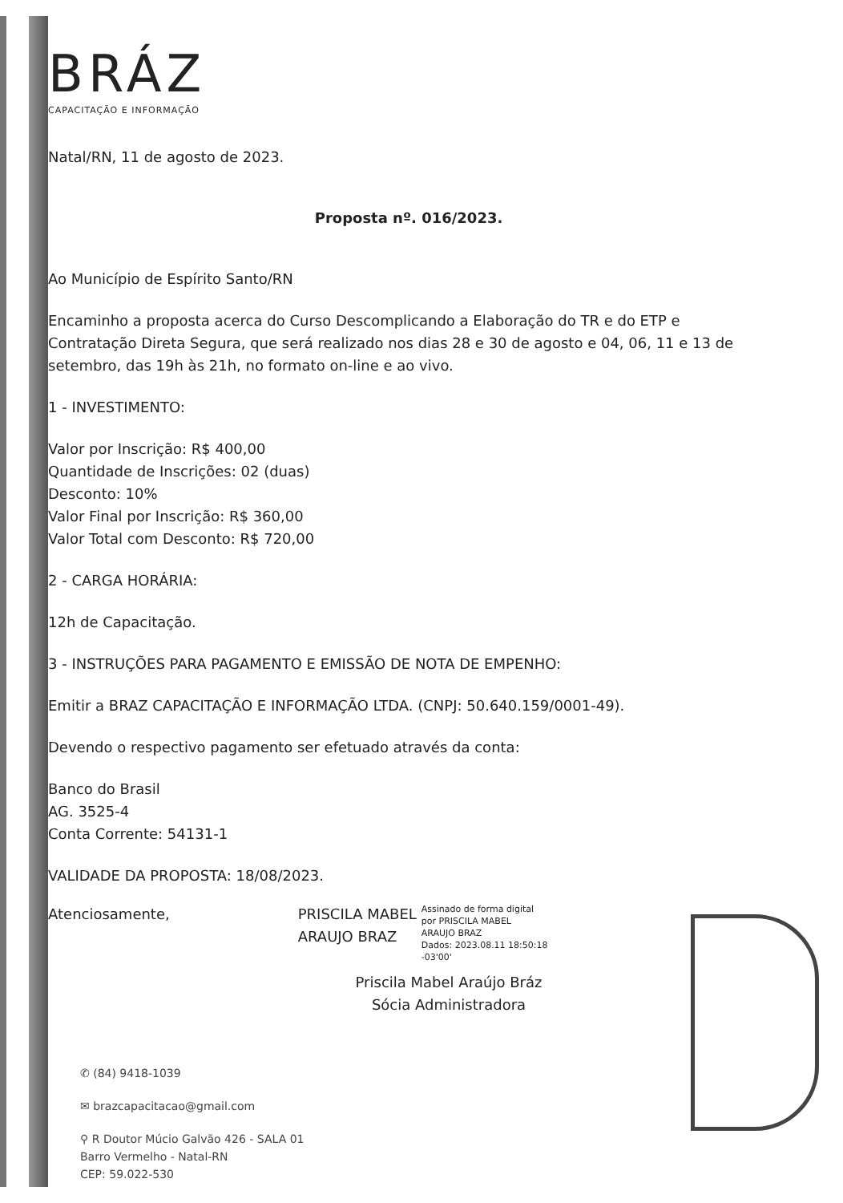BRÁZ
CAPACITAÇÃO E INFORMAÇÃO
Natal/RN, 11 de agosto de 2023.
Proposta nº. 016/2023.
Ao Município de Espírito Santo/RN
Encaminho a proposta acerca do Curso Descomplicando a Elaboração do TR e do ETP e Contratação Direta Segura, que será realizado nos dias 28 e 30 de agosto e 04, 06, 11 e 13 de setembro, das 19h às 21h, no formato on-line e ao vivo.
1 - INVESTIMENTO:
Valor por Inscrição: R$ 400,00
Quantidade de Inscrições: 02 (duas)
Desconto: 10%
Valor Final por Inscrição: R$ 360,00
Valor Total com Desconto: R$ 720,00
2 - CARGA HORÁRIA:
12h de Capacitação.
3 - INSTRUÇÕES PARA PAGAMENTO E EMISSÃO DE NOTA DE EMPENHO:
Emitir a BRAZ CAPACITAÇÃO E INFORMAÇÃO LTDA. (CNPJ: 50.640.159/0001-49).
Devendo o respectivo pagamento ser efetuado através da conta:
Banco do Brasil
AG. 3525-4
Conta Corrente: 54131-1
VALIDADE DA PROPOSTA: 18/08/2023.
Atenciosamente, PRISCILA MABEL
ARAUJO BRAZ
Assinado de forma digital
por PRISCILA MABEL
ARAUJO BRAZ
Dados: 2023.08.11 18:50:18
-03'00'
Priscila Mabel Araújo Bráz
Sócia Administradora
✆ (84) 9418-1039
✉ brazcapacitacao@gmail.com
⚲ R Doutor Múcio Galvão 426 - SALA 01
Barro Vermelho - Natal-RN
CEP: 59.022-530